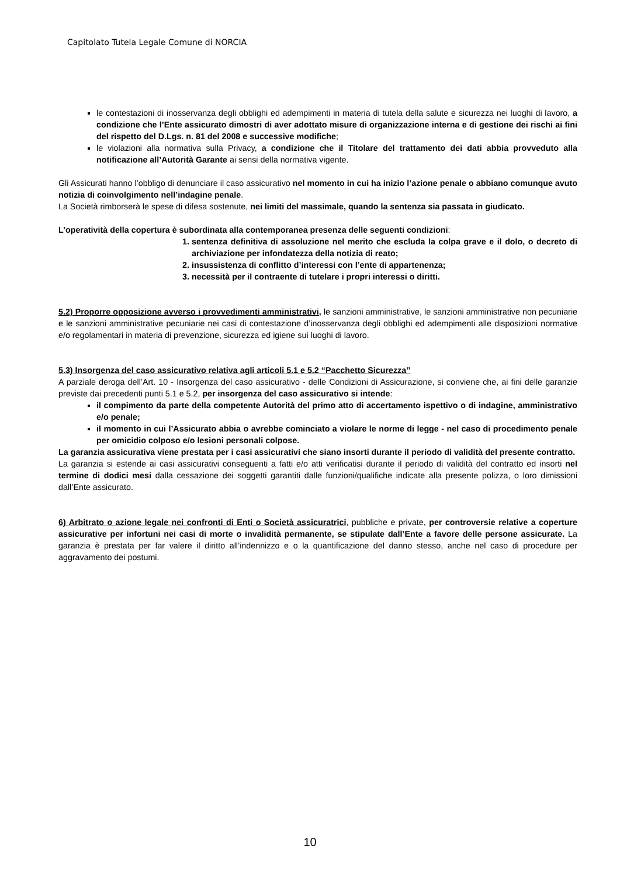Capitolato Tutela Legale Comune di NORCIA
le contestazioni di inosservanza degli obblighi ed adempimenti in materia di tutela della salute e sicurezza nei luoghi di lavoro, a condizione che l’Ente assicurato dimostri di aver adottato misure di organizzazione interna e di gestione dei rischi ai fini del rispetto del D.Lgs. n. 81 del 2008 e successive modifiche;
le violazioni alla normativa sulla Privacy, a condizione che il Titolare del trattamento dei dati abbia provveduto alla notificazione all’Autorità Garante ai sensi della normativa vigente.
Gli Assicurati hanno l’obbligo di denunciare il caso assicurativo nel momento in cui ha inizio l’azione penale o abbiano comunque avuto notizia di coinvolgimento nell’indagine penale.
La Società rimborserà le spese di difesa sostenute, nei limiti del massimale, quando la sentenza sia passata in giudicato.
L’operatività della copertura è subordinata alla contemporanea presenza delle seguenti condizioni:
1. sentenza definitiva di assoluzione nel merito che escluda la colpa grave e il dolo, o decreto di archiviazione per infondatezza della notizia di reato;
2. insussistenza di conflitto d’interessi con l’ente di appartenenza;
3. necessità per il contraente di tutelare i propri interessi o diritti.
5.2) Proporre opposizione avverso i provvedimenti amministrativi, le sanzioni amministrative, le sanzioni amministrative non pecuniarie e le sanzioni amministrative pecuniarie nei casi di contestazione d’inosservanza degli obblighi ed adempimenti alle disposizioni normative e/o regolamentari in materia di prevenzione, sicurezza ed igiene sui luoghi di lavoro.
5.3) Insorgenza del caso assicurativo relativa agli articoli 5.1 e 5.2 “Pacchetto Sicurezza”
A parziale deroga dell’Art. 10 - Insorgenza del caso assicurativo - delle Condizioni di Assicurazione, si conviene che, ai fini delle garanzie previste dai precedenti punti 5.1 e 5.2, per insorgenza del caso assicurativo si intende:
il compimento da parte della competente Autorità del primo atto di accertamento ispettivo o di indagine, amministrativo e/o penale;
il momento in cui l’Assicurato abbia o avrebbe cominciato a violare le norme di legge - nel caso di procedimento penale per omicidio colposo e/o lesioni personali colpose.
La garanzia assicurativa viene prestata per i casi assicurativi che siano insorti durante il periodo di validità del presente contratto.
La garanzia si estende ai casi assicurativi conseguenti a fatti e/o atti verificatisi durante il periodo di validità del contratto ed insorti nel termine di dodici mesi dalla cessazione dei soggetti garantiti dalle funzioni/qualifiche indicate alla presente polizza, o loro dimissioni dall’Ente assicurato.
6) Arbitrato o azione legale nei confronti di Enti o Società assicuratrici, pubbliche e private, per controversie relative a coperture assicurative per infortuni nei casi di morte o invalidità permanente, se stipulate dall’Ente a favore delle persone assicurate. La garanzia è prestata per far valere il diritto all’indennizzo e o la quantificazione del danno stesso, anche nel caso di procedure per aggravamento dei postumi.
10